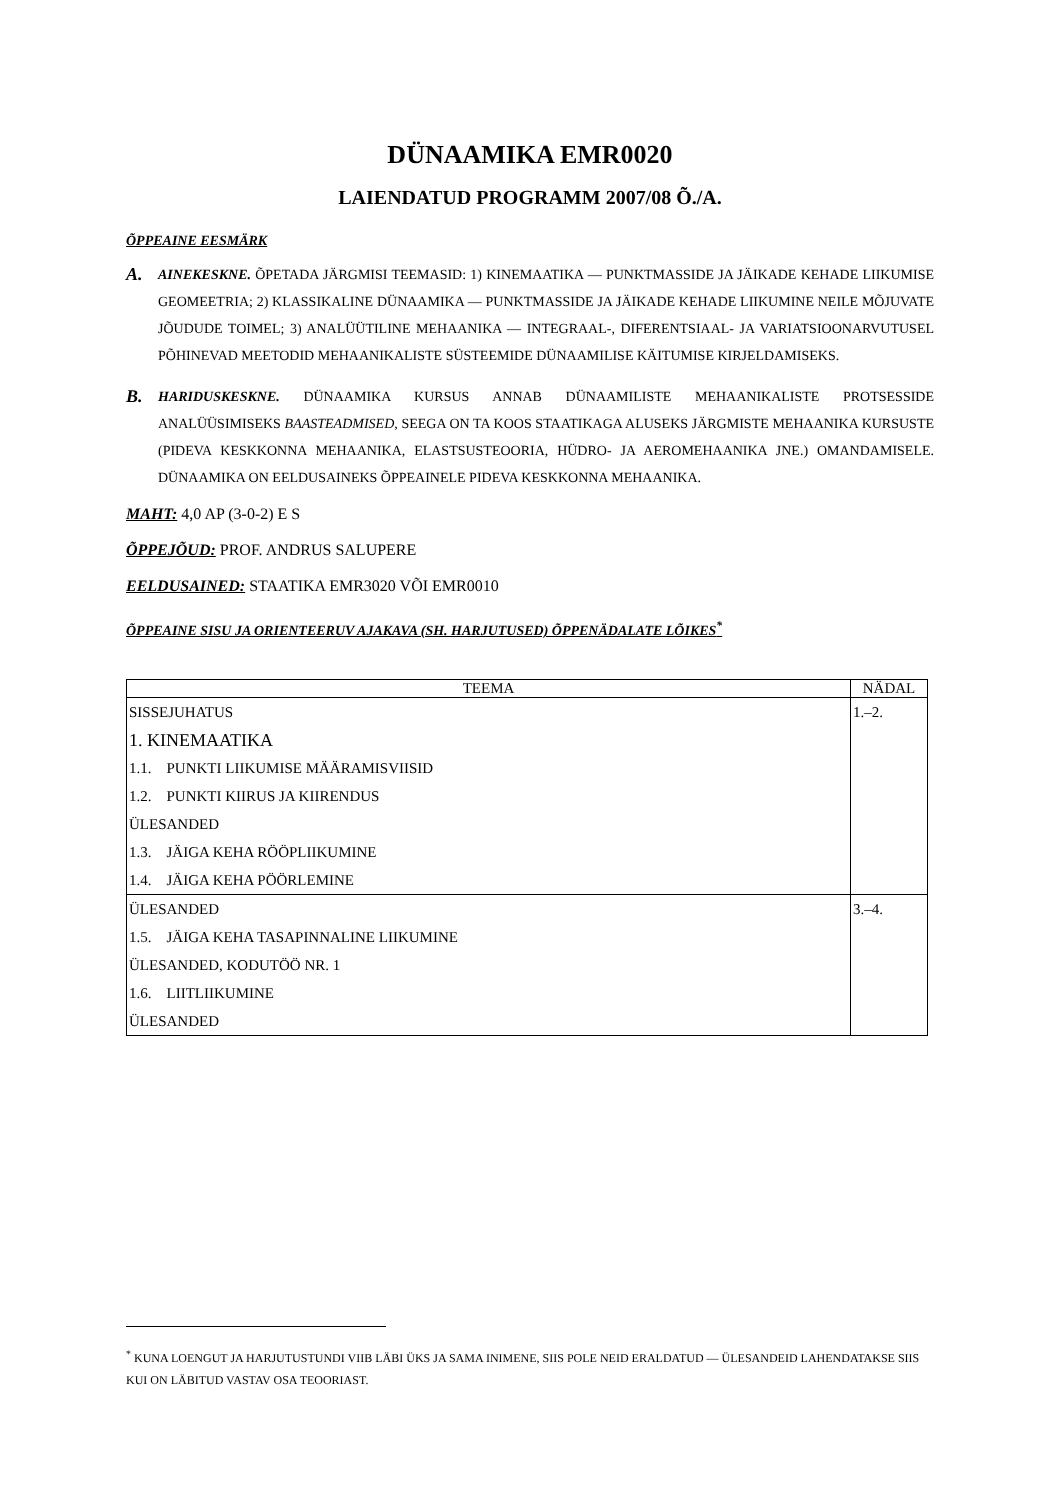DÜNAAMIKA EMR0020
LAIENDATUD PROGRAMM 2007/08 Õ./A.
ÕPPEAINE EESMÄRK
A.
AINEKESKNE. ÕPETADA JÄRGMISI TEEMASID: 1) KINEMAATIKA — PUNKTMASSIDE JA JÄIKADE KEHADE LIIKUMISE GEOMEETRIA; 2) KLASSIKALINE DÜNAAMIKA — PUNKTMASSIDE JA JÄIKADE KEHADE LIIKUMINE NEILE MÕJUVATE JÕUDUDE TOIMEL; 3) ANALÜÜTILINE MEHAANIKA — INTEGRAAL-, DIFERENTSIAAL- JA VARIATSIOONARVUTUSEL PÕHINEVAD MEETODID MEHAANIKALISTE SÜSTEEMIDE DÜNAAMILISE KÄITUMISE KIRJELDAMISEKS.
B.
HARIDUSKESKNE. DÜNAAMIKA KURSUS ANNAB DÜNAAMILISTE MEHAANIKALISTE PROTSESSIDE ANALÜÜSIMISEKS BAASTEADMISED, SEEGA ON TA KOOS STAATIKAGA ALUSEKS JÄRGMISTE MEHAANIKA KURSUSTE (PIDEVA KESKKONNA MEHAANIKA, ELASTSUSTEOORIA, HÜDRO- JA AEROMEHAANIKA JNE.) OMANDAMISELE. DÜNAAMIKA ON EELDUSAINEKS ÕPPEAINELE PIDEVA KESKKONNA MEHAANIKA.
MAHT: 4,0 AP (3-0-2) E S
ÕPPEJÕUD: PROF. ANDRUS SALUPERE
EELDUSAINED: STAATIKA EMR3020 VÕI EMR0010
ÕPPEAINE SISU JA ORIENTEERUV AJAKAVA (SH. HARJUTUSED) ÕPPENÄDALATE LÕIKES<sup>*</sup>
| TEEMA | NÄDAL |
| --- | --- |
| SISSEJUHATUS 1. KINEMAATIKA 1.1. PUNKTI LIIKUMISE MÄÄRAMISVIISID 1.2. PUNKTI KIIRUS JA KIIRENDUS ÜLESANDED 1.3. JÄIGA KEHA RÖÖPLIIKUMINE 1.4. JÄIGA KEHA PÖÖRLEMINE | 1.–2. |
| ÜLESANDED 1.5. JÄIGA KEHA TASAPINNALINE LIIKUMINE ÜLESANDED, KODUTÖÖ NR. 1 1.6. LIITLIIKUMINE ÜLESANDED | 3.–4. |
<sup>*</sup> KUNA LOENGUT JA HARJUTUSTUNDI VIIB LÄBI ÜKS JA SAMA INIMENE, SIIS POLE NEID ERALDATUD — ÜLESANDEID LAHENDATAKSE SIIS KUI ON LÄBITUD VASTAV OSA TEOORIAST.